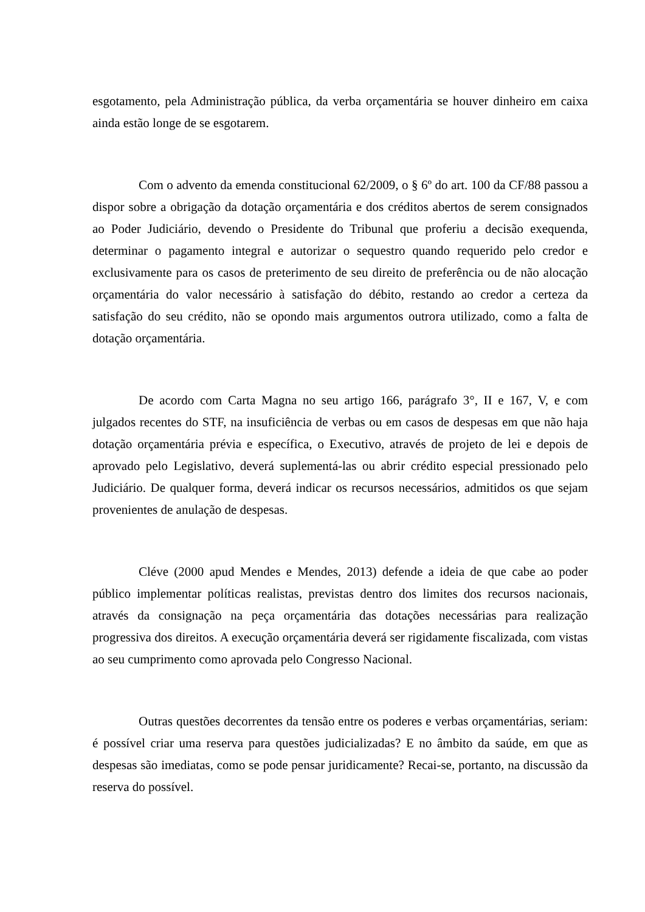esgotamento, pela Administração pública, da verba orçamentária se houver dinheiro em caixa ainda estão longe de se esgotarem.
Com o advento da emenda constitucional 62/2009, o § 6º do art. 100 da CF/88 passou a dispor sobre a obrigação da dotação orçamentária e dos créditos abertos de serem consignados ao Poder Judiciário, devendo o Presidente do Tribunal que proferiu a decisão exequenda, determinar o pagamento integral e autorizar o sequestro quando requerido pelo credor e exclusivamente para os casos de preterimento de seu direito de preferência ou de não alocação orçamentária do valor necessário à satisfação do débito, restando ao credor a certeza da satisfação do seu crédito, não se opondo mais argumentos outrora utilizado, como a falta de dotação orçamentária.
De acordo com Carta Magna no seu artigo 166, parágrafo 3°, II e 167, V, e com julgados recentes do STF, na insuficiência de verbas ou em casos de despesas em que não haja dotação orçamentária prévia e específica, o Executivo, através de projeto de lei e depois de aprovado pelo Legislativo, deverá suplementá-las ou abrir crédito especial pressionado pelo Judiciário. De qualquer forma, deverá indicar os recursos necessários, admitidos os que sejam provenientes de anulação de despesas.
Cléve (2000 apud Mendes e Mendes, 2013) defende a ideia de que cabe ao poder público implementar políticas realistas, previstas dentro dos limites dos recursos nacionais, através da consignação na peça orçamentária das dotações necessárias para realização progressiva dos direitos. A execução orçamentária deverá ser rigidamente fiscalizada, com vistas ao seu cumprimento como aprovada pelo Congresso Nacional.
Outras questões decorrentes da tensão entre os poderes e verbas orçamentárias, seriam: é possível criar uma reserva para questões judicializadas? E no âmbito da saúde, em que as despesas são imediatas, como se pode pensar juridicamente? Recai-se, portanto, na discussão da reserva do possível.